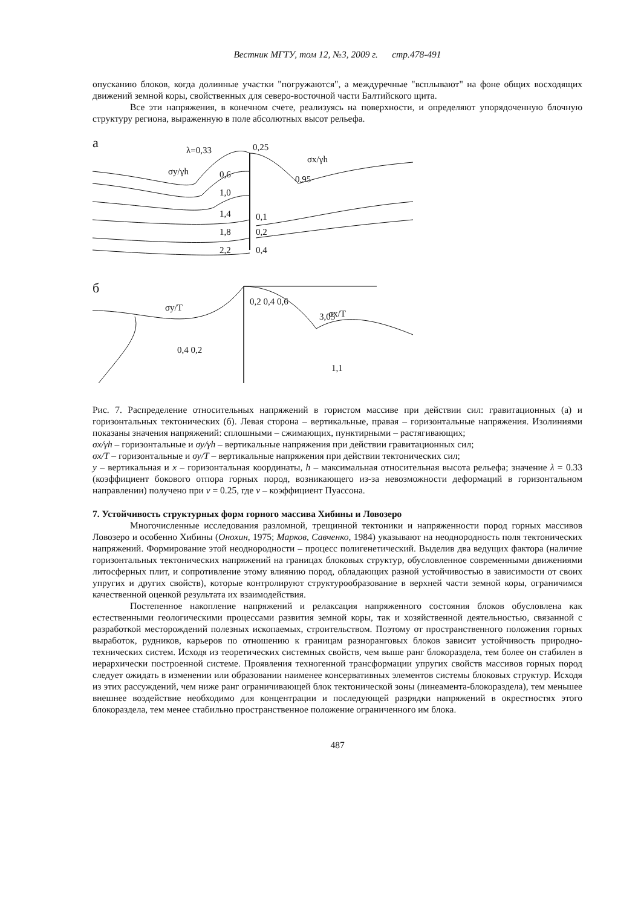Вестник МГТУ, том 12, №3, 2009 г. стр.478-491
опусканию блоков, когда долинные участки "погружаются", а междуречные "всплывают" на фоне общих восходящих движений земной коры, свойственных для северо-восточной части Балтийского щита.
Все эти напряжения, в конечном счете, реализуясь на поверхности, и определяют упорядоченную блочную структуру региона, выраженную в поле абсолютных высот рельефа.
а
λ=0,33
0,25
σy/γh
σx/γh
0,95
0,6
1,0
1,4
1,8
2,2
0,1
0,2
0,4
б
σy/T
σx/T
3,05
0,2 0,4 0,6
0,4 0,2
1,1
Рис. 7. Распределение относительных напряжений в гористом массиве при действии сил: гравитационных (а) и горизонтальных тектонических (б). Левая сторона – вертикальные, правая – горизонтальные напряжения. Изолиниями показаны значения напряжений: сплошными – сжимающих, пунктирными – растягивающих;
σx/γh – горизонтальные и σy/γh – вертикальные напряжения при действии гравитационных сил;
σx/T – горизонтальные и σy/T – вертикальные напряжения при действии тектонических сил;
y – вертикальная и x – горизонтальная координаты, h – максимальная относительная высота рельефа; значение λ = 0.33 (коэффициент бокового отпора горных пород, возникающего из-за невозможности деформаций в горизонтальном направлении) получено при ν = 0.25, где ν – коэффициент Пуассона.
7. Устойчивость структурных форм горного массива Хибины и Ловозеро
Многочисленные исследования разломной, трещинной тектоники и напряженности пород горных массивов Ловозеро и особенно Хибины (Онохин, 1975; Марков, Савченко, 1984) указывают на неоднородность поля тектонических напряжений. Формирование этой неоднородности – процесс полигенетический. Выделив два ведущих фактора (наличие горизонтальных тектонических напряжений на границах блоковых структур, обусловленное современными движениями литосферных плит, и сопротивление этому влиянию пород, обладающих разной устойчивостью в зависимости от своих упругих и других свойств), которые контролируют структурообразование в верхней части земной коры, ограничимся качественной оценкой результата их взаимодействия.
Постепенное накопление напряжений и релаксация напряженного состояния блоков обусловлена как естественными геологическими процессами развития земной коры, так и хозяйственной деятельностью, связанной с разработкой месторождений полезных ископаемых, строительством. Поэтому от пространственного положения горных выработок, рудников, карьеров по отношению к границам разноранговых блоков зависит устойчивость природно-технических систем. Исходя из теоретических системных свойств, чем выше ранг блокораздела, тем более он стабилен в иерархически построенной системе. Проявления техногенной трансформации упругих свойств массивов горных пород следует ожидать в изменении или образовании наименее консервативных элементов системы блоковых структур. Исходя из этих рассуждений, чем ниже ранг ограничивающей блок тектонической зоны (линеамента-блокораздела), тем меньшее внешнее воздействие необходимо для концентрации и последующей разрядки напряжений в окрестностях этого блокораздела, тем менее стабильно пространственное положение ограниченного им блока.
487